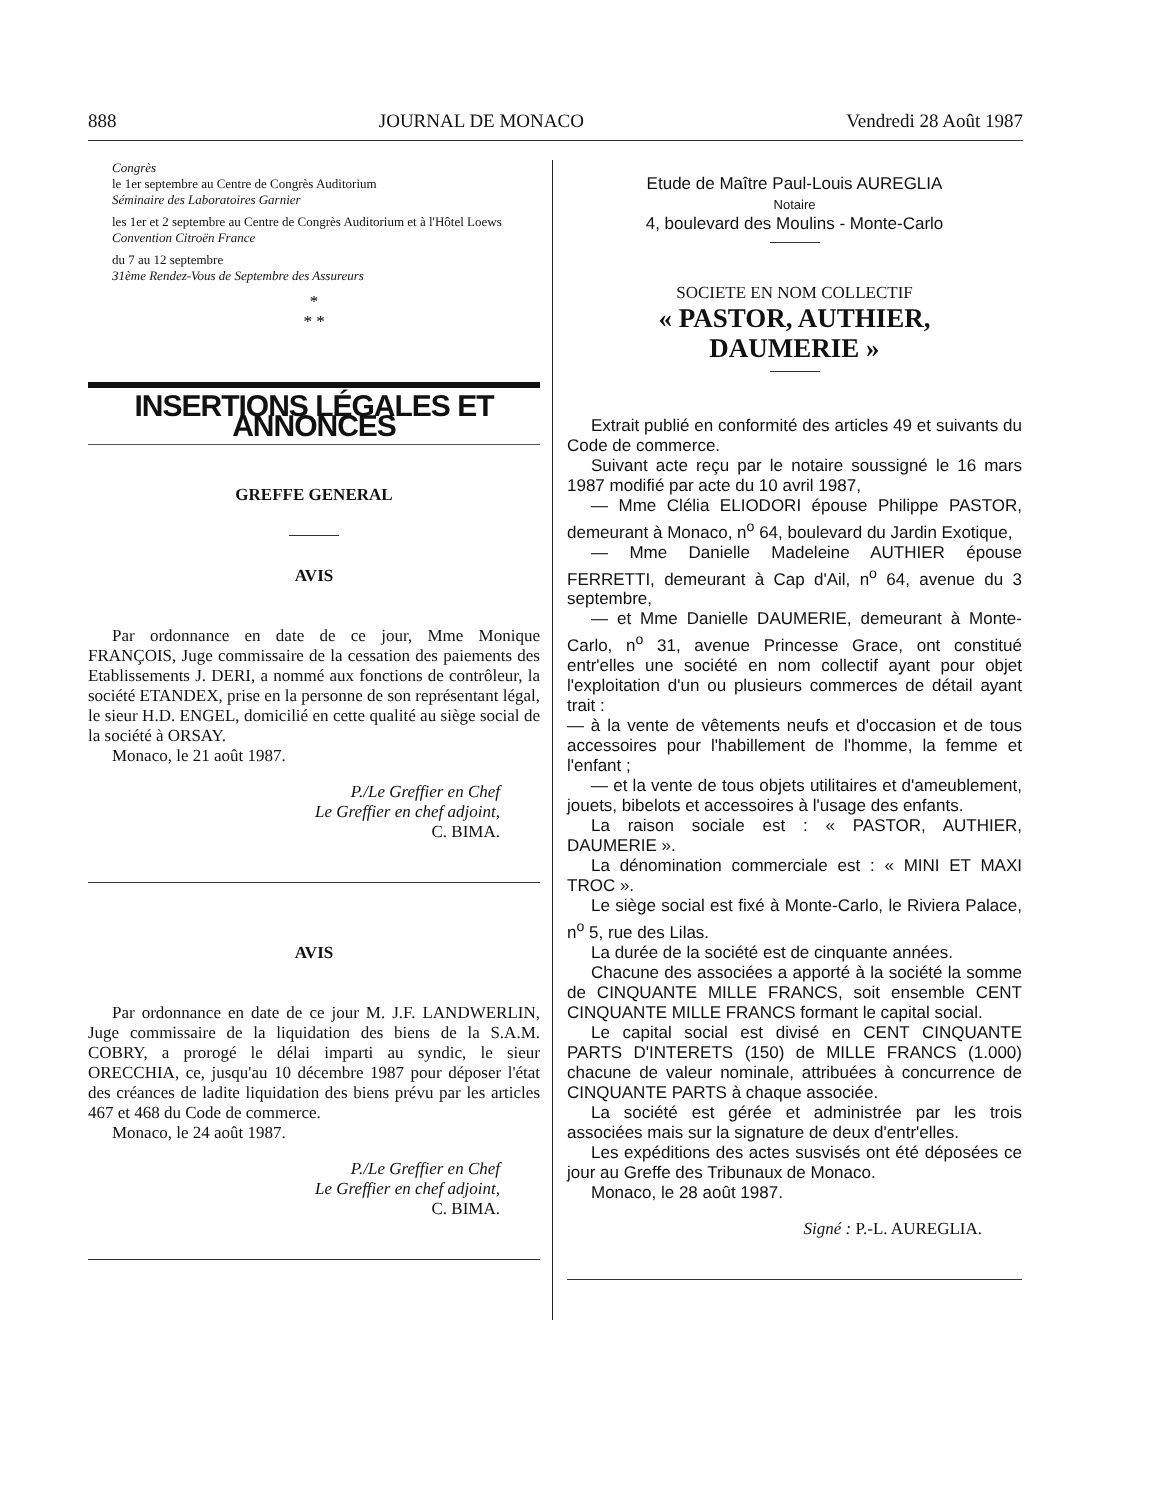888 JOURNAL DE MONACO Vendredi 28 Août 1987
Congrès
le 1er septembre au Centre de Congrès Auditorium
Séminaire des Laboratoires Garnier
les 1er et 2 septembre au Centre de Congrès Auditorium et à l'Hôtel Loews
Convention Citroën France
du 7 au 12 septembre
31ème Rendez-Vous de Septembre des Assureurs
*
* *
INSERTIONS LÉGALES ET ANNONCES
GREFFE GENERAL
AVIS
Par ordonnance en date de ce jour, Mme Monique FRANÇOIS, Juge commissaire de la cessation des paiements des Etablissements J. DERI, a nommé aux fonctions de contrôleur, la société ETANDEX, prise en la personne de son représentant légal, le sieur H.D. ENGEL, domicilié en cette qualité au siège social de la société à ORSAY.
Monaco, le 21 août 1987.
P./Le Greffier en Chef
Le Greffier en chef adjoint,
C. BIMA.
AVIS
Par ordonnance en date de ce jour M. J.F. LANDWERLIN, Juge commissaire de la liquidation des biens de la S.A.M. COBRY, a prorogé le délai imparti au syndic, le sieur ORECCHIA, ce, jusqu'au 10 décembre 1987 pour déposer l'état des créances de ladite liquidation des biens prévu par les articles 467 et 468 du Code de commerce.
Monaco, le 24 août 1987.
P./Le Greffier en Chef
Le Greffier en chef adjoint,
C. BIMA.
Etude de Maître Paul-Louis AUREGLIA
Notaire
4, boulevard des Moulins - Monte-Carlo
SOCIETE EN NOM COLLECTIF
« PASTOR, AUTHIER,
DAUMERIE »
Extrait publié en conformité des articles 49 et suivants du Code de commerce.
Suivant acte reçu par le notaire soussigné le 16 mars 1987 modifié par acte du 10 avril 1987,
— Mme Clélia ELIODORI épouse Philippe PASTOR, demeurant à Monaco, n<sup>o</sup> 64, boulevard du Jardin Exotique,
— Mme Danielle Madeleine AUTHIER épouse FERRETTI, demeurant à Cap d'Ail, n<sup>o</sup> 64, avenue du 3 septembre,
— et Mme Danielle DAUMERIE, demeurant à Monte-Carlo, n<sup>o</sup> 31, avenue Princesse Grace, ont constitué entr'elles une société en nom collectif ayant pour objet l'exploitation d'un ou plusieurs commerces de détail ayant trait :
— à la vente de vêtements neufs et d'occasion et de tous accessoires pour l'habillement de l'homme, la femme et l'enfant ;
— et la vente de tous objets utilitaires et d'ameublement, jouets, bibelots et accessoires à l'usage des enfants.
La raison sociale est : « PASTOR, AUTHIER, DAUMERIE ».
La dénomination commerciale est : « MINI ET MAXI TROC ».
Le siège social est fixé à Monte-Carlo, le Riviera Palace, n<sup>o</sup> 5, rue des Lilas.
La durée de la société est de cinquante années.
Chacune des associées a apporté à la société la somme de CINQUANTE MILLE FRANCS, soit ensemble CENT CINQUANTE MILLE FRANCS formant le capital social.
Le capital social est divisé en CENT CINQUANTE PARTS D'INTERETS (150) de MILLE FRANCS (1.000) chacune de valeur nominale, attribuées à concurrence de CINQUANTE PARTS à chaque associée.
La société est gérée et administrée par les trois associées mais sur la signature de deux d'entr'elles.
Les expéditions des actes susvisés ont été déposées ce jour au Greffe des Tribunaux de Monaco.
Monaco, le 28 août 1987.
Signé : P.-L. AUREGLIA.